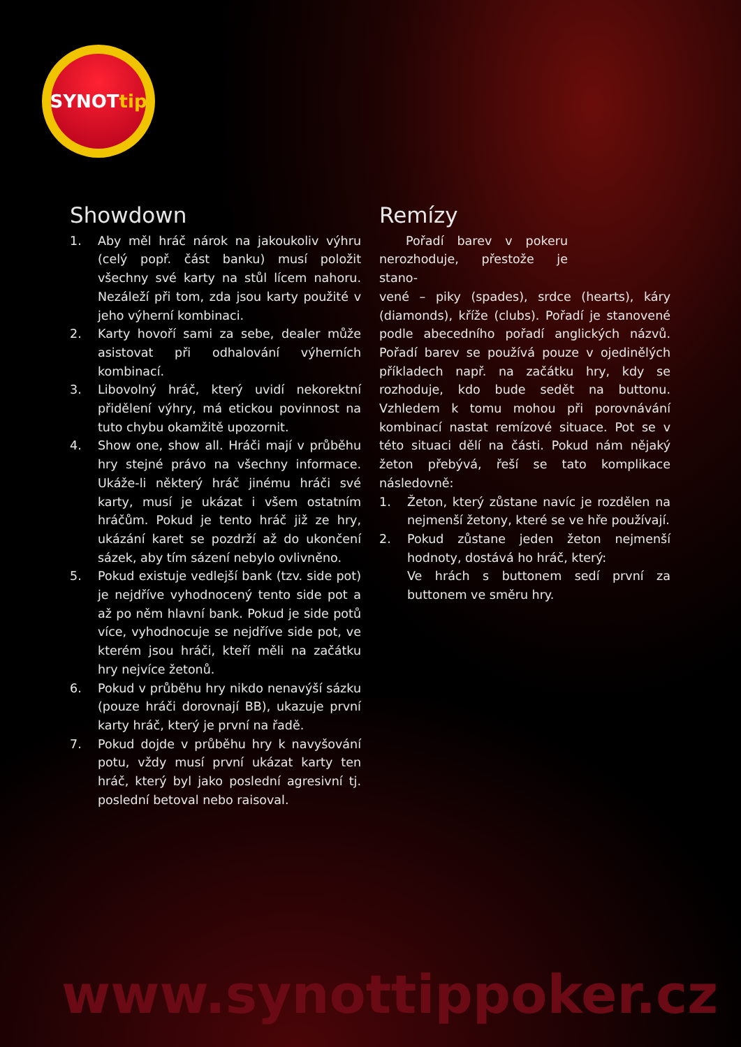SYNOT tip
Showdown
1. Aby měl hráč nárok na jakoukoliv výhru (celý popř. část banku) musí položit všechny své karty na stůl lícem nahoru. Nezáleží při tom, zda jsou karty použité v jeho výherní kombinaci.
2. Karty hovoří sami za sebe, dealer může asistovat při odhalování výherních kombinací.
3. Libovolný hráč, který uvidí nekorektní přidělení výhry, má etickou povinnost na tuto chybu okamžitě upozornit.
4. Show one, show all. Hráči mají v průběhu hry stejné právo na všechny informace. Ukáže-li některý hráč jinému hráči své karty, musí je ukázat i všem ostatním hráčům. Pokud je tento hráč již ze hry, ukázání karet se pozdrží až do ukončení sázek, aby tím sázení nebylo ovlivněno.
5. Pokud existuje vedlejší bank (tzv. side pot) je nejdříve vyhodnocený tento side pot a až po něm hlavní bank. Pokud je side potů více, vyhodnocuje se nejdříve side pot, ve kterém jsou hráči, kteří měli na začátku hry nejvíce žetonů.
6. Pokud v průběhu hry nikdo nenavýší sázku (pouze hráči dorovnají BB), ukazuje první karty hráč, který je první na řadě.
7. Pokud dojde v průběhu hry k navyšování potu, vždy musí první ukázat karty ten hráč, který byl jako poslední agresivní tj. poslední betoval nebo raisoval.
Remízy
Pořadí barev v pokeru nerozhoduje, přestože je stano-
vené – piky (spades), srdce (hearts), káry (diamonds), kříže (clubs). Pořadí je stanovené podle abecedního pořadí anglických názvů. Pořadí barev se používá pouze v ojedinělých příkladech např. na začátku hry, kdy se rozhoduje, kdo bude sedět na buttonu. Vzhledem k tomu mohou při porovnávání kombinací nastat remízové situace. Pot se v této situaci dělí na části. Pokud nám nějaký žeton přebývá, řeší se tato komplikace následovně:
1. Žeton, který zůstane navíc je rozdělen na nejmenší žetony, které se ve hře používají.
2. Pokud zůstane jeden žeton nejmenší hodnoty, dostává ho hráč, který:
Ve hrách s buttonem sedí první za buttonem ve směru hry.
www.synottippoker.cz